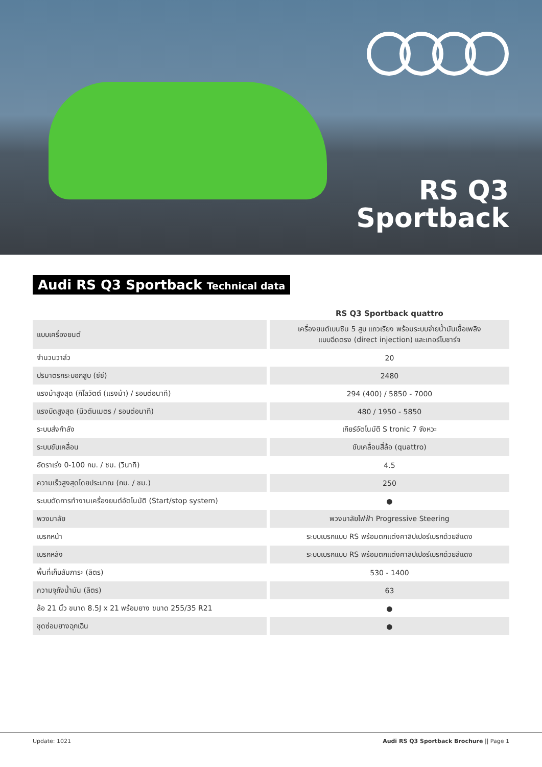RS Q3
Sportback
Audi RS Q3 Sportback Technical data
| | RS Q3 Sportback quattro |
| --- | --- |
| แบบเครื่องยนต์ | เครื่องยนต์เบนซิน 5 สูบ แถวเรียง พร้อมระบบจ่ายน้ำมันเชื้อเพลิง แบบฉีดตรง (direct injection) และเทอร์โบชาร์จ |
| จำนวนวาล์ว | 20 |
| ปริมาตรกระบอกสูบ (ซีซี) | 2480 |
| แรงม้าสูงสุด (กิโลวัตต์ (แรงม้า) / รอบต่อนาที) | 294 (400) / 5850 - 7000 |
| แรงบิดสูงสุด (นิวตันเมตร / รอบต่อนาที) | 480 / 1950 - 5850 |
| ระบบส่งกำลัง | เกียร์อัตโนมัติ S tronic 7 จังหวะ |
| ระบบขับเคลื่อน | ขับเคลื่อนสี่ล้อ (quattro) |
| อัตราเร่ง 0-100 กม. / ชม. (วินาที) | 4.5 |
| ความเร็วสูงสุดโดยประมาณ (กม. / ชม.) | 250 |
| ระบบตัดการทำงานเครื่องยนต์อัตโนมัติ (Start/stop system) | ● |
| พวงมาลัย | พวงมาลัยไฟฟ้า Progressive Steering |
| เบรกหน้า | ระบบเบรกแบบ RS พร้อมตกแต่งคาลิปเปอร์เบรกด้วยสีแดง |
| เบรกหลัง | ระบบเบรกแบบ RS พร้อมตกแต่งคาลิปเปอร์เบรกด้วยสีแดง |
| พื้นที่เก็บสัมภาระ (ลิตร) | 530 - 1400 |
| ความจุถังน้ำมัน (ลิตร) | 63 |
| ล้อ 21 นิ้ว ขนาด 8.5J x 21 พร้อมยาง ขนาด 255/35 R21 | ● |
| ชุดซ่อมยางฉุกเฉิน | ● |
Update: 1021 Audi RS Q3 Sportback Brochure || Page 1